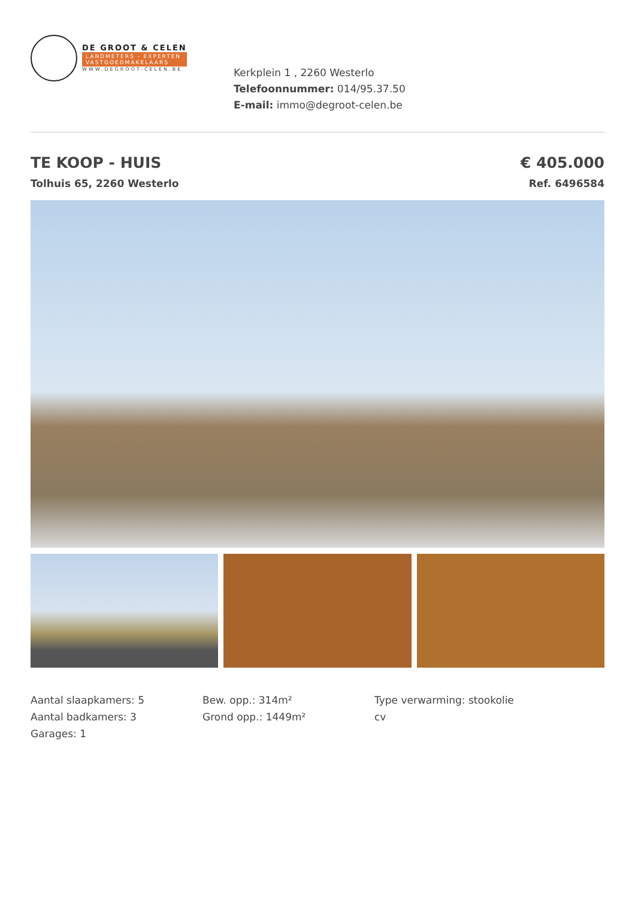DE GROOT & CELEN
LANDMETERS - EXPERTEN
VASTGOEDMAKELAARS
WWW.DEGROOT-CELEN.BE
Kerkplein 1 , 2260 Westerlo
Telefoonnummer: 014/95.37.50
E-mail: immo@degroot-celen.be
TE KOOP - HUIS
Tolhuis 65, 2260 Westerlo
€ 405.000
Ref. 6496584
Aantal slaapkamers: 5
Aantal badkamers: 3
Garages: 1
Bew. opp.: 314m²
Grond opp.: 1449m²
Type verwarming: stookolie
cv